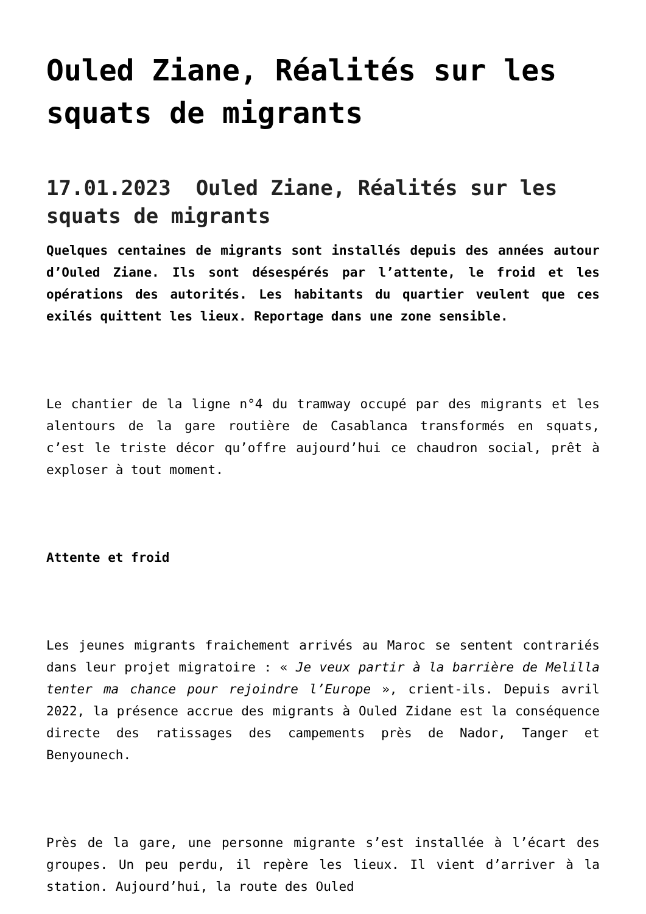Ouled Ziane, Réalités sur les squats de migrants
17.01.2023 Ouled Ziane, Réalités sur les squats de migrants
Quelques centaines de migrants sont installés depuis des années autour d’Ouled Ziane. Ils sont désespérés par l’attente, le froid et les opérations des autorités. Les habitants du quartier veulent que ces exilés quittent les lieux. Reportage dans une zone sensible.
Le chantier de la ligne n°4 du tramway occupé par des migrants et les alentours de la gare routière de Casablanca transformés en squats, c’est le triste décor qu’offre aujourd’hui ce chaudron social, prêt à exploser à tout moment.
Attente et froid
Les jeunes migrants fraichement arrivés au Maroc se sentent contrariés dans leur projet migratoire : « Je veux partir à la barrière de Melilla tenter ma chance pour rejoindre l’Europe », crient-ils. Depuis avril 2022, la présence accrue des migrants à Ouled Zidane est la conséquence directe des ratissages des campements près de Nador, Tanger et Benyounech.
Près de la gare, une personne migrante s’est installée à l’écart des groupes. Un peu perdu, il repère les lieux. Il vient d’arriver à la station. Aujourd’hui, la route des Ouled